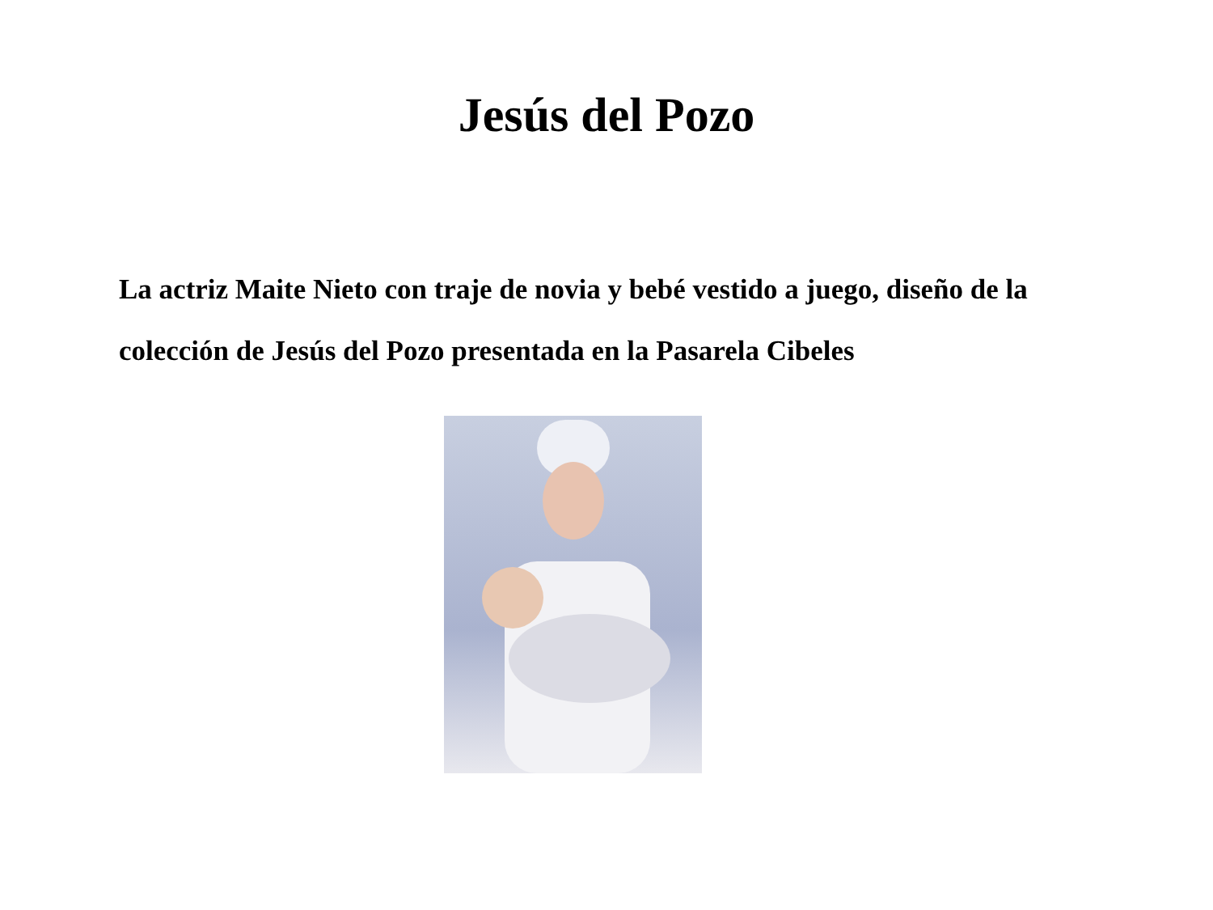Jesús del Pozo
La actriz Maite Nieto con traje de novia y bebé vestido a juego, diseño de la colección de Jesús del Pozo presentada en la Pasarela Cibeles